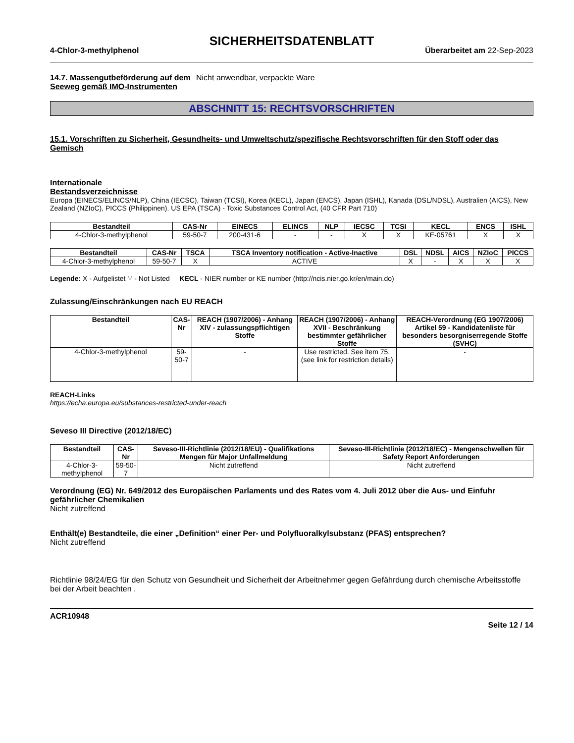SICHERHEITSDATENBLATT
4-Chlor-3-methylphenol Überarbeitet am 22-Sep-2023
14.7. Massengutbeförderung auf dem Seeweg gemäß IMO-Instrumenten
Nicht anwendbar, verpackte Ware
ABSCHNITT 15: RECHTSVORSCHRIFTEN
15.1. Vorschriften zu Sicherheit, Gesundheits- und Umweltschutz/spezifische Rechtsvorschriften für den Stoff oder das Gemisch
Internationale Bestandsverzeichnisse
Europa (EINECS/ELINCS/NLP), China (IECSC), Taiwan (TCSI), Korea (KECL), Japan (ENCS), Japan (ISHL), Kanada (DSL/NDSL), Australien (AICS), New Zealand (NZIoC), PICCS (Philippinen). US EPA (TSCA) - Toxic Substances Control Act, (40 CFR Part 710)
| Bestandteil | CAS-Nr | EINECS | ELINCS | NLP | IECSC | TCSI | KECL | ENCS | ISHL |
| --- | --- | --- | --- | --- | --- | --- | --- | --- | --- |
| 4-Chlor-3-methylphenol | 59-50-7 | 200-431-6 | - | - | X | X | KE-05761 | X | X |
| Bestandteil | CAS-Nr | TSCA | TSCA Inventory notification - Active-Inactive | DSL | NDSL | AICS | NZIoC | PICCS |
| --- | --- | --- | --- | --- | --- | --- | --- | --- |
| 4-Chlor-3-methylphenol | 59-50-7 | X | ACTIVE | X | - | X | X | X |
Legende: X - Aufgelistet '-' - Not Listed KECL - NIER number or KE number (http://ncis.nier.go.kr/en/main.do)
Zulassung/Einschränkungen nach EU REACH
| Bestandteil | CAS-Nr | REACH (1907/2006) - Anhang XIV - zulassungspflichtigen Stoffe | REACH (1907/2006) - Anhang XVII - Beschränkung bestimmter gefährlicher Stoffe | REACH-Verordnung (EG 1907/2006) Artikel 59 - Kandidatenliste für besonders besorgniserregende Stoffe (SVHC) |
| --- | --- | --- | --- | --- |
| 4-Chlor-3-methylphenol | 59-50-7 | - | Use restricted. See item 75. (see link for restriction details) | - |
REACH-Links
https://echa.europa.eu/substances-restricted-under-reach
Seveso III Directive (2012/18/EC)
| Bestandteil | CAS-Nr | Seveso-III-Richtlinie (2012/18/EU) - Qualifikations Mengen für Major Unfallmeldung | Seveso-III-Richtlinie (2012/18/EC) - Mengenschwellen für Safety Report Anforderungen |
| --- | --- | --- | --- |
| 4-Chlor-3-methylphenol | 59-50-7 | Nicht zutreffend | Nicht zutreffend |
Verordnung (EG) Nr. 649/2012 des Europäischen Parlaments und des Rates vom 4. Juli 2012 über die Aus- und Einfuhr gefährlicher Chemikalien
Nicht zutreffend
Enthält(e) Bestandteile, die einer „Definition“ einer Per- und Polyfluoralkylsubstanz (PFAS) entsprechen?
Nicht zutreffend
Richtlinie 98/24/EG für den Schutz von Gesundheit und Sicherheit der Arbeitnehmer gegen Gefährdung durch chemische Arbeitsstoffe bei der Arbeit beachten .
ACR10948
Seite 12 / 14